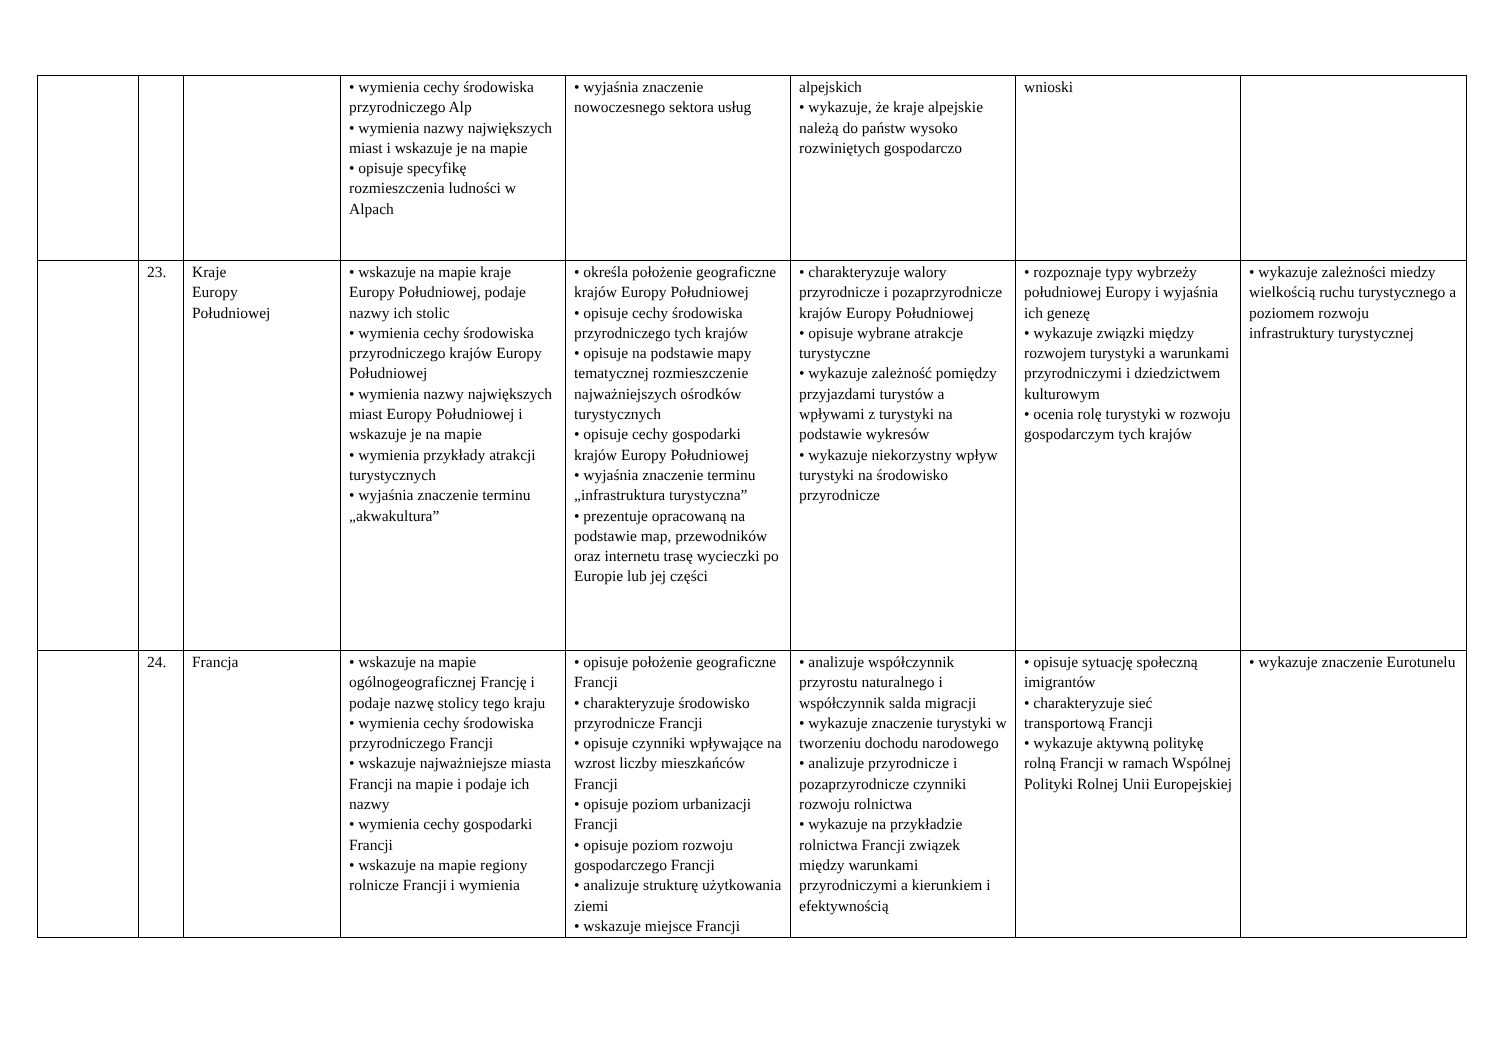| | | | • wymienia cechy środowiska przyrodniczego Alp • wymienia nazwy największych miast i wskazuje je na mapie • opisuje specyfikę rozmieszczenia ludności w Alpach | • wyjaśnia znaczenie nowoczesnego sektora usług | alpejskich • wykazuje, że kraje alpejskie należą do państw wysoko rozwiniętych gospodarczo | wnioski | |
| | 23. | Kraje Europy Południowej | • wskazuje na mapie kraje Europy Południowej, podaje nazwy ich stolic • wymienia cechy środowiska przyrodniczego krajów Europy Południowej • wymienia nazwy największych miast Europy Południowej i wskazuje je na mapie • wymienia przykłady atrakcji turystycznych • wyjaśnia znaczenie terminu „akwakultura” | • określa położenie geograficzne krajów Europy Południowej • opisuje cechy środowiska przyrodniczego tych krajów • opisuje na podstawie mapy tematycznej rozmieszczenie najważniejszych ośrodków turystycznych • opisuje cechy gospodarki krajów Europy Południowej • wyjaśnia znaczenie terminu „infrastruktura turystyczna” • prezentuje opracowaną na podstawie map, przewodników oraz internetu trasę wycieczki po Europie lub jej części | • charakteryzuje walory przyrodnicze i pozaprzyrodnicze krajów Europy Południowej • opisuje wybrane atrakcje turystyczne • wykazuje zależność pomiędzy przyjazdami turystów a wpływami z turystyki na podstawie wykresów • wykazuje niekorzystny wpływ turystyki na środowisko przyrodnicze | • rozpoznaje typy wybrzeży południowej Europy i wyjaśnia ich genezę • wykazuje związki między rozwojem turystyki a warunkami przyrodniczymi i dziedzictwem kulturowym • ocenia rolę turystyki w rozwoju gospodarczym tych krajów | • wykazuje zależności miedzy wielkością ruchu turystycznego a poziomem rozwoju infrastruktury turystycznej |
| | 24. | Francja | • wskazuje na mapie ogólnogeograficznej Francję i podaje nazwę stolicy tego kraju • wymienia cechy środowiska przyrodniczego Francji • wskazuje najważniejsze miasta Francji na mapie i podaje ich nazwy • wymienia cechy gospodarki Francji • wskazuje na mapie regiony rolnicze Francji i wymienia | • opisuje położenie geograficzne Francji • charakteryzuje środowisko przyrodnicze Francji • opisuje czynniki wpływające na wzrost liczby mieszkańców Francji • opisuje poziom urbanizacji Francji • opisuje poziom rozwoju gospodarczego Francji • analizuje strukturę użytkowania ziemi • wskazuje miejsce Francji | • analizuje współczynnik przyrostu naturalnego i współczynnik salda migracji • wykazuje znaczenie turystyki w tworzeniu dochodu narodowego • analizuje przyrodnicze i pozaprzyrodnicze czynniki rozwoju rolnictwa • wykazuje na przykładzie rolnictwa Francji związek między warunkami przyrodniczymi a kierunkiem i efektywnością | • opisuje sytuację społeczną imigrantów • charakteryzuje sieć transportową Francji • wykazuje aktywną politykę rolną Francji w ramach Wspólnej Polityki Rolnej Unii Europejskiej | • wykazuje znaczenie Eurotunelu |